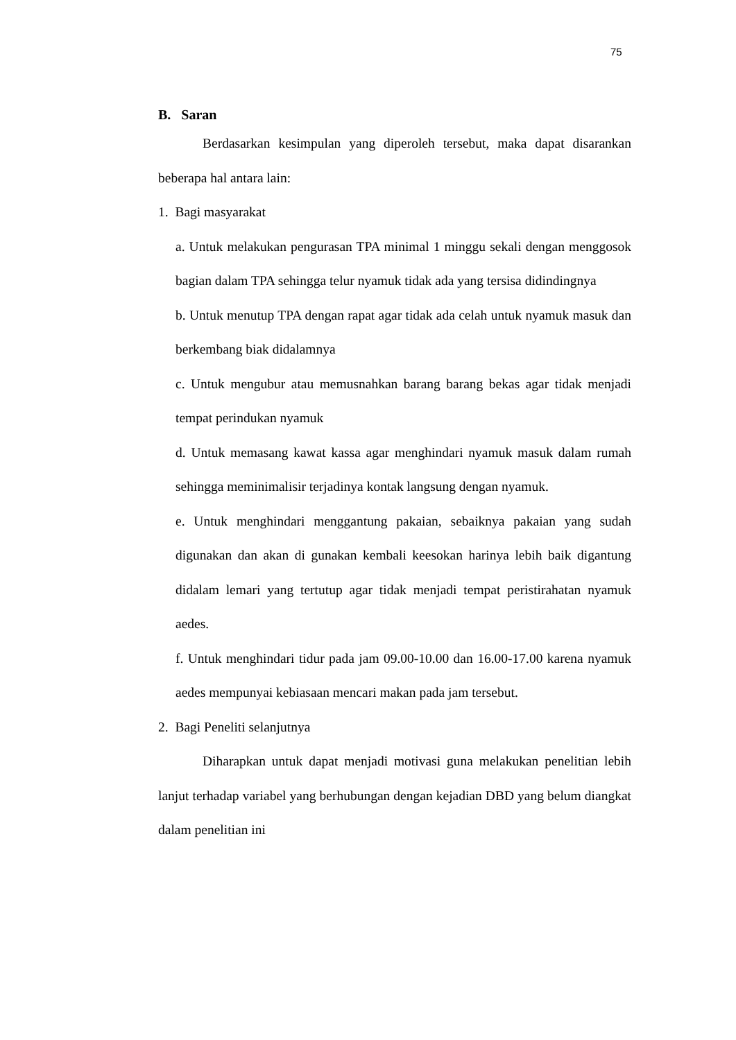75
B. Saran
Berdasarkan kesimpulan yang diperoleh tersebut, maka dapat disarankan beberapa hal antara lain:
1. Bagi masyarakat
a. Untuk melakukan pengurasan TPA minimal 1 minggu sekali dengan menggosok bagian dalam TPA sehingga telur nyamuk tidak ada yang tersisa didindingnya
b. Untuk menutup TPA dengan rapat agar tidak ada celah untuk nyamuk masuk dan berkembang biak didalamnya
c. Untuk mengubur atau memusnahkan barang barang bekas agar tidak menjadi tempat perindukan nyamuk
d. Untuk memasang kawat kassa agar menghindari nyamuk masuk dalam rumah sehingga meminimalisir terjadinya kontak langsung dengan nyamuk.
e. Untuk menghindari menggantung pakaian, sebaiknya pakaian yang sudah digunakan dan akan di gunakan kembali keesokan harinya lebih baik digantung didalam lemari yang tertutup agar tidak menjadi tempat peristirahatan nyamuk aedes.
f. Untuk menghindari tidur pada jam 09.00-10.00 dan 16.00-17.00 karena nyamuk aedes mempunyai kebiasaan mencari makan pada jam tersebut.
2. Bagi Peneliti selanjutnya
Diharapkan untuk dapat menjadi motivasi guna melakukan penelitian lebih lanjut terhadap variabel yang berhubungan dengan kejadian DBD yang belum diangkat dalam penelitian ini